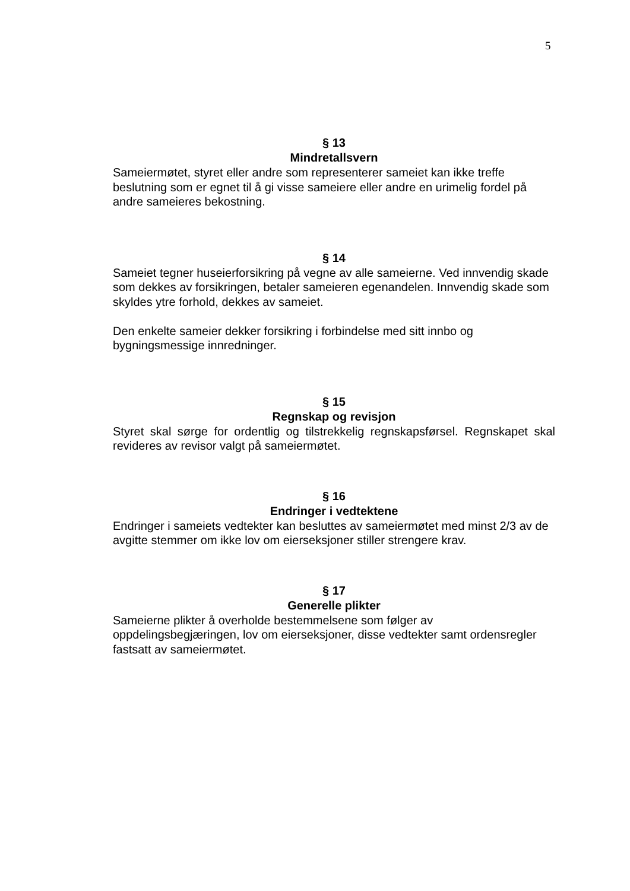5
§ 13
Mindretallsvern
Sameiermøtet, styret eller andre som representerer sameiet kan ikke treffe beslutning som er egnet til å gi visse sameiere eller andre en urimelig fordel på andre sameieres bekostning.
§ 14
Sameiet tegner huseierforsikring på vegne av alle sameierne. Ved innvendig skade som dekkes av forsikringen, betaler sameieren egenandelen. Innvendig skade som skyldes ytre forhold, dekkes av sameiet.
Den enkelte sameier dekker forsikring i forbindelse med sitt innbo og bygningsmessige innredninger.
§ 15
Regnskap og revisjon
Styret skal sørge for ordentlig og tilstrekkelig regnskapsførsel. Regnskapet skal revideres av revisor valgt på sameiermøtet.
§ 16
Endringer i vedtektene
Endringer i sameiets vedtekter kan besluttes av sameiermøtet med minst 2/3 av de avgitte stemmer om ikke lov om eierseksjoner stiller strengere krav.
§ 17
Generelle plikter
Sameierne plikter å overholde bestemmelsene som følger av oppdelingsbegjæringen, lov om eierseksjoner, disse vedtekter samt ordensregler fastsatt av sameiermøtet.